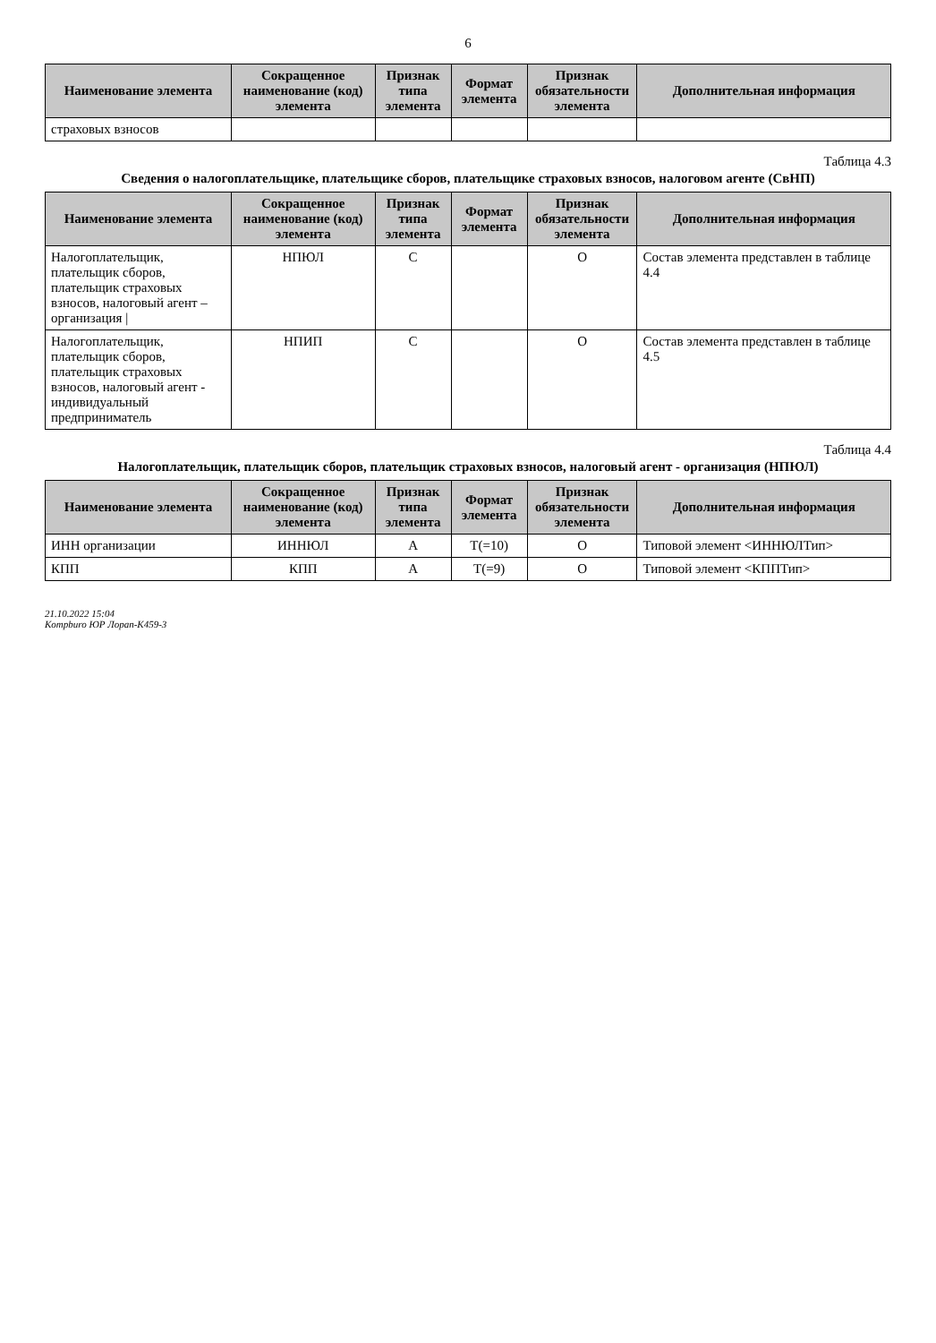6
| Наименование элемента | Сокращенное наименование (код) элемента | Признак типа элемента | Формат элемента | Признак обязательности элемента | Дополнительная информация |
| --- | --- | --- | --- | --- | --- |
| страховых взносов | | | | | |
Таблица 4.3
Сведения о налогоплательщике, плательщике сборов, плательщике страховых взносов, налоговом агенте (СвНП)
| Наименование элемента | Сокращенное наименование (код) элемента | Признак типа элемента | Формат элемента | Признак обязательности элемента | Дополнительная информация |
| --- | --- | --- | --- | --- | --- |
| Налогоплательщик, плательщик сборов, плательщик страховых взносов, налоговый агент – организация / | НПЮЛ | С | | О | Состав элемента представлен в таблице 4.4 |
| Налогоплательщик, плательщик сборов, плательщик страховых взносов, налоговый агент - индивидуальный предприниматель | НПИП | С | | О | Состав элемента представлен в таблице 4.5 |
Таблица 4.4
Налогоплательщик, плательщик сборов, плательщик страховых взносов, налоговый агент - организация (НПЮЛ)
| Наименование элемента | Сокращенное наименование (код) элемента | Признак типа элемента | Формат элемента | Признак обязательности элемента | Дополнительная информация |
| --- | --- | --- | --- | --- | --- |
| ИНН организации | ИННЮЛ | А | T(=10) | О | Типовой элемент <ИННЮЛТип> |
| КПП | КПП | А | T(=9) | О | Типовой элемент <КППТип> |
21.10.2022 15:04
Kompburo ЮР Лорап-К459-3